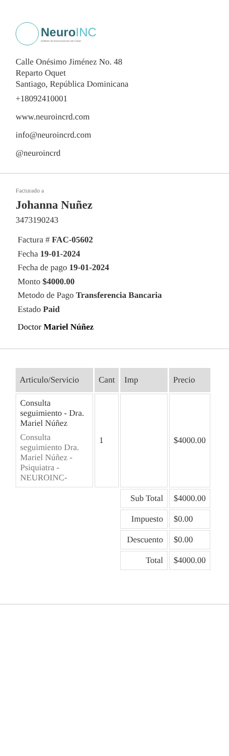NeuroINC
Instituto de Neurociencias del Cibao
Calle Onésimo Jiménez No. 48
Reparto Oquet
Santiago, República Dominicana
+18092410001
www.neuroincrd.com
info@neuroincrd.com
@neuroincrd
Facturado a
Johanna Nuñez
3473190243
Factura # FAC-05602
Fecha 19-01-2024
Fecha de pago 19-01-2024
Monto $4000.00
Metodo de Pago Transferencia Bancaria
Estado Paid
Doctor Mariel Núñez
| Articulo/Servicio | Cant | Imp | Precio |
| --- | --- | --- | --- |
| Consulta seguimiento - Dra. Mariel Núñez Consulta seguimiento Dra. Mariel Núñez - Psiquiatra - NEUROINC- | 1 | | $4000.00 |
| | | Sub Total | $4000.00 |
| | | Impuesto | $0.00 |
| | | Descuento | $0.00 |
| | | Total | $4000.00 |